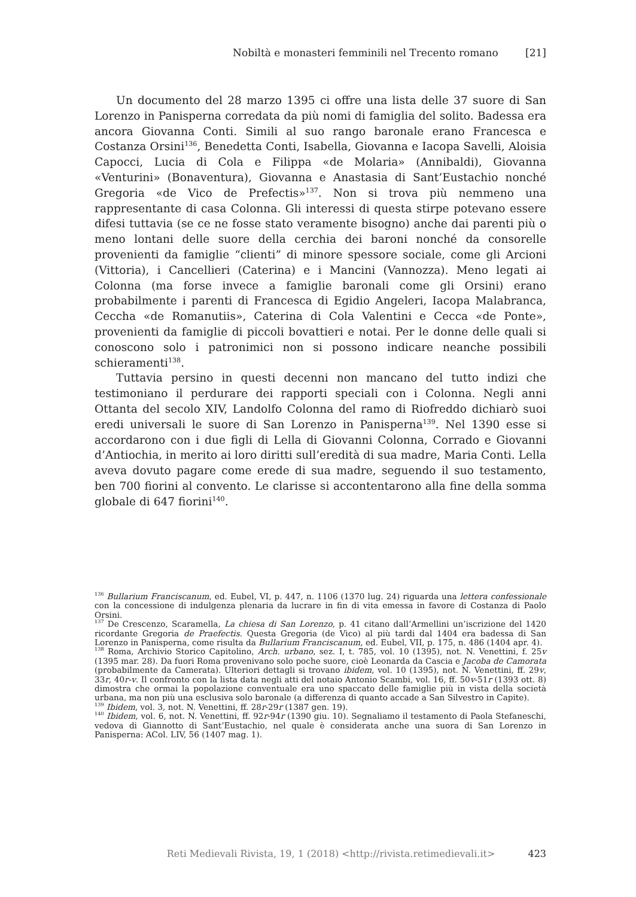Nobiltà e monasteri femminili nel Trecento romano [21]
Un documento del 28 marzo 1395 ci offre una lista delle 37 suore di San Lorenzo in Panisperna corredata da più nomi di famiglia del solito. Badessa era ancora Giovanna Conti. Simili al suo rango baronale erano Francesca e Costanza Orsini<sup>136</sup>, Benedetta Conti, Isabella, Giovanna e Iacopa Savelli, Aloisia Capocci, Lucia di Cola e Filippa «de Molaria» (Annibaldi), Giovanna «Venturini» (Bonaventura), Giovanna e Anastasia di Sant’Eustachio nonché Gregoria «de Vico de Prefectis»<sup>137</sup>. Non si trova più nemmeno una rappresentante di casa Colonna. Gli interessi di questa stirpe potevano essere difesi tuttavia (se ce ne fosse stato veramente bisogno) anche dai parenti più o meno lontani delle suore della cerchia dei baroni nonché da consorelle provenienti da famiglie “clienti” di minore spessore sociale, come gli Arcioni (Vittoria), i Cancellieri (Caterina) e i Mancini (Vannozza). Meno legati ai Colonna (ma forse invece a famiglie baronali come gli Orsini) erano probabilmente i parenti di Francesca di Egidio Angeleri, Iacopa Malabranca, Ceccha «de Romanutiis», Caterina di Cola Valentini e Cecca «de Ponte», provenienti da famiglie di piccoli bovattieri e notai. Per le donne delle quali si conoscono solo i patronimici non si possono indicare neanche possibili schieramenti<sup>138</sup>.
Tuttavia persino in questi decenni non mancano del tutto indizi che testimoniano il perdurare dei rapporti speciali con i Colonna. Negli anni Ottanta del secolo XIV, Landolfo Colonna del ramo di Riofreddo dichiarò suoi eredi universali le suore di San Lorenzo in Panisperna<sup>139</sup>. Nel 1390 esse si accordarono con i due figli di Lella di Giovanni Colonna, Corrado e Giovanni d’Antiochia, in merito ai loro diritti sull’eredità di sua madre, Maria Conti. Lella aveva dovuto pagare come erede di sua madre, seguendo il suo testamento, ben 700 fiorini al convento. Le clarisse si accontentarono alla fine della somma globale di 647 fiorini<sup>140</sup>.
<sup>136</sup> Bullarium Franciscanum, ed. Eubel, VI, p. 447, n. 1106 (1370 lug. 24) riguarda una lettera confessionale con la concessione di indulgenza plenaria da lucrare in fin di vita emessa in favore di Costanza di Paolo Orsini.
<sup>137</sup> De Crescenzo, Scaramella, La chiesa di San Lorenzo, p. 41 citano dall’Armellini un’iscrizione del 1420 ricordante Gregoria de Praefectis. Questa Gregoria (de Vico) al più tardi dal 1404 era badessa di San Lorenzo in Panisperna, come risulta da Bullarium Franciscanum, ed. Eubel, VII, p. 175, n. 486 (1404 apr. 4).
<sup>138</sup> Roma, Archivio Storico Capitolino, Arch. urbano, sez. I, t. 785, vol. 10 (1395), not. N. Venettini, f. 25v (1395 mar. 28). Da fuori Roma provenivano solo poche suore, cioè Leonarda da Cascia e Jacoba de Camorata (probabilmente da Camerata). Ulteriori dettagli si trovano ibidem, vol. 10 (1395), not. N. Venettini, ff. 29v, 33r, 40r-v. Il confronto con la lista data negli atti del notaio Antonio Scambi, vol. 16, ff. 50v-51r (1393 ott. 8) dimostra che ormai la popolazione conventuale era uno spaccato delle famiglie più in vista della società urbana, ma non più una esclusiva solo baronale (a differenza di quanto accade a San Silvestro in Capite).
<sup>139</sup> Ibidem, vol. 3, not. N. Venettini, ff. 28r-29r (1387 gen. 19).
<sup>140</sup> Ibidem, vol. 6, not. N. Venettini, ff. 92r-94r (1390 giu. 10). Segnaliamo il testamento di Paola Stefaneschi, vedova di Giannotto di Sant’Eustachio, nel quale è considerata anche una suora di San Lorenzo in Panisperna: ACol. LIV, 56 (1407 mag. 1).
Reti Medievali Rivista, 19, 1 (2018) <http://rivista.retimedievali.it> 423